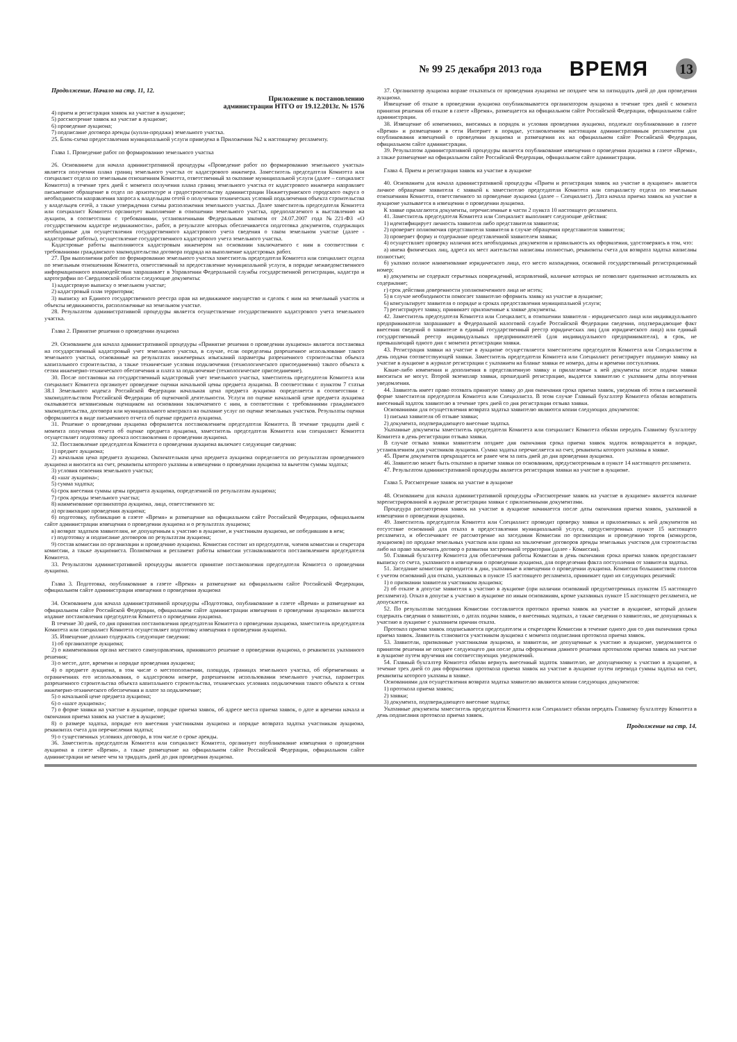№ 99 25 декабря 2013 года ВРЕМЯ 13
Продолжение. Начало на стр. 11, 12.
Приложение к постановлению
администрации НТГО от 19.12.2013г. № 1576
4) прием и регистрация заявок на участие в аукционе;
5) рассмотрение заявок на участие в аукционе;
6) проведение аукциона;
7) подписание договора аренды (купли-продажи) земельного участка.
25. Блок-схема предоставления муниципальной услуги приведена в Приложении №2 к настоящему регламенту.
Глава 1. Проведение работ по формированию земельного участка
26. Основанием для начала административной процедуры «Проведение работ по формированию земельного участка» является получения плана границ земельного участка от кадастрового инженера. Заместитель председателя Комитета или специалист отдела по земельным отношениям Комитета, ответственный за оказание муниципальной услуги (далее – специалист Комитета) в течение трех дней с момента получения плана границ земельного участка от кадастрового инженера направляет письменное обращение в отдел по архитектуре и градостроительству администрации Нижнетуринского городского округа о необходимости направления запроса к владельцам сетей о получении технических условий подключения объекта строительства у владельцев сетей, а также утверждения схемы расположения земельного участка. Далее заместитель председателя Комитета или специалист Комитета организует выполнение в отношении земельного участка, предполагаемого к выставлению на аукцион, в соответствии с требованиями, установленными Федеральным законом от 24.07.2007 года №221-ФЗ «О государственном кадастре недвижимости», работ, в результате которых обеспечивается подготовка документов, содержащих необходимые для осуществления государственного кадастрового учета сведения о таком земельном участке (далее - кадастровые работы), осуществление государственного кадастрового учета земельного участка.
Кадастровые работы выполняются кадастровым инженером на основании заключаемого с ним в соответствии с требованиями гражданского законодательства договора подряда на выполнение кадастровых работ.
27. При выполнении работ по формированию земельного участка заместитель председателя Комитета или специалист отдела по земельным отношениям Комитета, ответственный за предоставление муниципальной услуги, в порядке межведомственного информационного взаимодействия запрашивает в Управлении Федеральной службы государственной регистрации, кадастра и картографии по Свердловской области следующие документы:
1) кадастровую выписку о земельном участке;
2) кадастровый план территории;
3) выписку из Единого государственного реестра прав на недвижимое имущество и сделок с ним на земельный участок и объекты недвижимости, расположенные на земельном участке.
28. Результатом административной процедуры является осуществление государственного кадастрового учета земельного участка.
Глава 2. Принятие решения о проведении аукциона
29. Основанием для начала административной процедуры «Принятие решения о проведении аукциона» является постановка на государственный кадастровый учет земельного участка, в случае, если определены разрешенное использование такого земельного участка, основанные на результатах инженерных изысканий параметры разрешенного строительства объекта капитального строительства, а также технические условия подключения (технологического присоединения) такого объекта к сетям инженерно-технического обеспечения и плата за подключение (технологическое присоединение).
30. После постановки на государственный кадастровый учет земельного участка, заместитель председателя Комитета или специалист Комитета организует проведение оценки начальной цены предмета аукциона. В соответствии с пунктом 7 статьи 38.1 Земельного кодекса Российской Федерации начальная цена предмета аукциона определяется в соответствии с законодательством Российской Федерации об оценочной деятельности. Услуги по оценке начальной цене предмета аукциона оказываются независимым оценщиком на основании заключаемого с ним, в соответствии с требованиями гражданского законодательства, договора или муниципального контракта на оказание услуг по оценке земельных участков. Результаты оценки оформляются в виде письменного отчета об оценке предмета аукциона.
31. Решение о проведении аукциона оформляется постановлением председателя Комитета. В течение тридцати дней с момента получения отчета об оценке предмета аукциона, заместитель председателя Комитета или специалист Комитета осуществляет подготовку проекта постановления о проведении аукциона.
32. Постановление председателя Комитета о проведении аукциона включает следующие сведения:
1) предмет аукциона;
2) начальная цена предмета аукциона. Окончательная цена предмета аукциона определяется по результатам проведенного аукциона и вносится на счет, реквизиты которого указаны в извещении о проведении аукциона за вычетом суммы задатка;
3) условия освоения земельного участка;
4) «шаг аукциона»;
5) сумма задатка;
6) срок внесения суммы цены предмета аукциона, определенной по результатам аукциона;
7) срок аренды земельного участка;
8) наименование организатора аукциона, лица, ответственного за:
а) организацию проведения аукциона;
б) подготовку, публикацию в газете «Время» и размещение на официальном сайте Российской Федерации, официальном сайте администрации извещения о проведении аукциона и о результатах аукциона;
в) возврат задатков заявителям, не допущенным к участию в аукционе, и участникам аукциона, не победившим в нем;
г) подготовку и подписание договоров по результатам аукциона;
9) состав комиссии по организации и проведению аукциона. Комиссия состоит из председателя, членов комиссии и секретаря комиссии, а также аукциониста. Полномочия и регламент работы комиссии устанавливаются постановлением председателя Комитета.
33. Результатом административной процедуры является принятие постановления председателя Комитета о проведении аукциона.
Глава 3. Подготовка, опубликование в газете «Время» и размещение на официальном сайте Российской Федерации, официальном сайте администрации извещения о проведении аукциона
34. Основанием для начала административной процедуры «Подготовка, опубликование в газете «Время» и размещение на официальном сайте Российской Федерации, официальном сайте администрации извещения о проведении аукциона» является издание постановления председателя Комитета о проведении аукциона.
В течение 30 дней, со дня принятия постановления председателя Комитета о проведении аукциона, заместитель председателя Комитета или специалист Комитета осуществляет подготовку извещения о проведении аукциона.
35. Извещение должно содержать следующие сведения:
1) об организаторе аукциона;
2) о наименовании органа местного самоуправления, принявшего решение о проведении аукциона, о реквизитах указанного решения;
3) о месте, дате, времени и порядке проведения аукциона;
4) о предмете аукциона, в том числе о местоположении, площади, границах земельного участка, об обременениях и ограничениях его использования, о кадастровом номере, разрешенном использовании земельного участка, параметрах разрешенного строительства объекта капитального строительства, технических условиях подключения такого объекта к сетям инженерно-технического обеспечения и плате за подключение;
5) о начальной цене предмета аукциона;
6) о «шаге аукциона»;
7) о форме заявки на участие в аукционе, порядке приема заявок, об адресе места приема заявок, о дате и времени начала и окончания приема заявок на участие в аукционе;
8) о размере задатка, порядке его внесения участниками аукциона и порядке возврата задатка участникам аукциона, реквизитах счета для перечисления задатка;
9) о существенных условиях договора, в том числе о сроке аренды.
36. Заместитель председателя Комитета или специалист Комитета, организует опубликование извещения о проведении аукциона в газете «Время», а также размещение на официальном сайте Российской Федерации, официальном сайте администрации не менее чем за тридцать дней до дня проведения аукциона.
37. Организатор аукциона вправе отказаться от проведения аукциона не позднее чем за пятнадцать дней до дня проведения аукциона.
Извещение об отказе в проведении аукциона опубликовывается организатором аукциона в течение трех дней с момента принятия решения об отказе в газете «Время», размещается на официальном сайте Российской Федерации, официальном сайте администрации.
38. Извещение об изменениях, вносимых в порядок и условия проведения аукциона, подлежат опубликованию в газете «Время» и размещению в сети Интернет в порядке, установленном настоящим административным регламентом для опубликования извещений о проведении аукциона и размещения их на официальном сайте Российской Федерации, официальном сайте администрации.
39. Результатом административной процедуры является опубликование извещения о проведении аукциона в газете «Время», а также размещение на официальном сайте Российской Федерации, официальном сайте администрации.
Глава 4. Прием и регистрация заявок на участие в аукционе
40. Основанием для начала административной процедуры «Прием и регистрация заявок на участие в аукционе» является личное обращение заявителя с заявкой к заместителю председателя Комитета или специалисту отдела по земельным отношениям Комитета, ответственного за проведение аукциона (далее – Специалист). Дата начала приема заявок на участие в аукционе указывается в извещении о проведении аукциона.
К заявке прилагаются документы, перечисленные в части 2 пункта 10 настоящего регламента.
41. Заместитель председателя Комитета или Специалист выполняет следующие действия:
1) идентифицирует личность заявителя либо представителя заявителя;
2) проверяет полномочия представителя заявителя в случае обращения представителя заявителя;
3) проверяет форму и содержание представленной заявителем заявки;
4) осуществляет проверку наличия всех необходимых документов и правильность их оформления, удостоверяясь в том, что:
а) имена физических лиц, адреса их мест жительства написаны полностью, реквизиты счета для возврата задатка написаны полностью;
б) указано полное наименование юридического лица, его место нахождения, основной государственный регистрационный номер;
в) документы не содержат серьезных повреждений, исправлений, наличие которых не позволяет однозначно истолковать их содержание;
г) срок действия доверенности уполномоченного лица не истек;
5) в случае необходимости помогает заявителю оформить заявку на участие в аукционе;
6) консультирует заявителя о порядке и сроках предоставления муниципальной услуги;
7) регистрирует заявку, принимает приложенные к заявке документы.
42. Заместитель председателя Комитета или Специалист, в отношении заявителя - юридического лица или индивидуального предпринимателя запрашивает в Федеральной налоговой службе Российской Федерации сведения, подтверждающие факт внесения сведений о заявителе в единый государственный реестр юридических лиц (для юридического лица) или единый государственный реестр индивидуальных предпринимателей (для индивидуального предпринимателя), в срок, не превышающий одного дня с момента регистрации заявки.
43. Регистрация заявки на участие в аукционе осуществляется заместителем председателя Комитета или Специалистом в день подачи соответствующей заявки. Заместитель председателя Комитета или Специалист регистрирует поданную заявку на участие в аукционе в журнале регистрации с указанием на бланке заявки ее номера, даты и времени поступления.
Какие-либо изменения и дополнения в представленную заявку и прилагаемые к ней документы после подачи заявки вноситься не могут. Второй экземпляр заявки, прошедшей регистрацию, выдается заявителю с указанием даты получения уведомления.
44. Заявитель имеет право отозвать принятую заявку до дня окончания срока приема заявок, уведомив об этом в письменной форме заместителя председателя Комитета или Специалиста. В этом случае Главный бухгалтер Комитета обязан возвратить внесенный задаток заявителю в течение трех дней со дня регистрации отзыва заявки.
Основаниями для осуществления возврата задатка заявителю являются копии следующих документов:
1) письма заявителя об отзыве заявки;
2) документа, подтверждающего внесение задатка.
Указанные документы заместитель председателя Комитета или специалист Комитета обязан передать Главному бухгалтеру Комитета в день регистрации отзыва заявки.
В случае отзыва заявки заявителем позднее дня окончания срока приема заявок задаток возвращается в порядке, установленном для участников аукциона. Сумма задатка перечисляется на счет, реквизиты которого указаны в заявке.
45. Прием документов прекращается не ранее чем за пять дней до дня проведения аукциона.
46. Заявителю может быть отказано в приеме заявки по основаниям, предусмотренным в пункте 14 настоящего регламента.
47. Результатом административной процедуры является регистрация заявки на участие в аукционе.
Глава 5. Рассмотрение заявок на участие в аукционе
48. Основанием для начала административной процедуры «Рассмотрение заявок на участие в аукционе» является наличие зарегистрированной в журнале регистрации заявки с приложенными документами.
Процедура рассмотрения заявок на участие в аукционе начинается после даты окончания приема заявок, указанной в извещении о проведении аукциона.
49. Заместитель председателя Комитета или Специалист проводит проверку заявки и приложенных к ней документов на отсутствие оснований для отказа в предоставлении муниципальной услуги, предусмотренных пункте 15 настоящего регламента, и обеспечивает ее рассмотрение на заседании Комиссии по организации и проведению торгов (конкурсов, аукционов) по продаже земельных участков или права на заключение договоров аренды земельных участков для строительства либо на право заключить договор о развитии застроенной территории (далее - Комиссия).
50. Главный бухгалтер Комитета для обеспечения работы Комиссии в день окончания срока приема заявок предоставляет выписку со счета, указанного в извещении о проведении аукциона, для определения факта поступления от заявителя задатка.
51. Заседание комиссии проводится в дни, указанные в извещении о проведении аукциона. Комиссия большинством голосов с учетом оснований для отказа, указанных в пункте 15 настоящего регламента, принимает одно из следующих решений:
1) о признании заявителя участником аукциона;
2) об отказе в допуске заявителя к участию в аукционе (при наличии оснований предусмотренных пунктом 15 настоящего регламента). Отказ в допуске к участию в аукционе по иным основаниям, кроме указанных пункте 15 настоящего регламента, не допускается.
52. По результатам заседания Комиссии составляется протокол приема заявок на участие в аукционе, который должен содержать сведения о заявителях, о датах подачи заявок, о внесенных задатках, а также сведения о заявителях, не допущенных к участию в аукционе с указанием причин отказа.
Протокол приема заявок подписывается председателем и секретарем Комиссии в течение одного дня со дня окончания срока приема заявок. Заявитель становится участником аукциона с момента подписания протокола приема заявок.
53. Заявители, признанные участниками аукциона, и заявители, не допущенные к участию в аукционе, уведомляются о принятом решении не позднее следующего дня после даты оформления данного решения протоколом приема заявок на участие в аукционе путем вручения им соответствующих уведомлений.
54. Главный бухгалтер Комитета обязан вернуть внесенный задаток заявителю, не допущенному к участию в аукционе, в течение трех дней со дня оформления протокола приема заявок на участие в аукционе путем перевода суммы задатка на счет, реквизиты которого указаны в заявке.
Основаниями для осуществления возврата задатка заявителю являются копии следующих документов:
1) протокола приема заявок;
2) заявки;
3) документа, подтверждающего внесение задатка;
Указанные документы заместитель председателя Комитета или Специалист обязан передать Главному бухгалтеру Комитета в день подписания протокола приема заявок.
Продолжение на стр. 14.